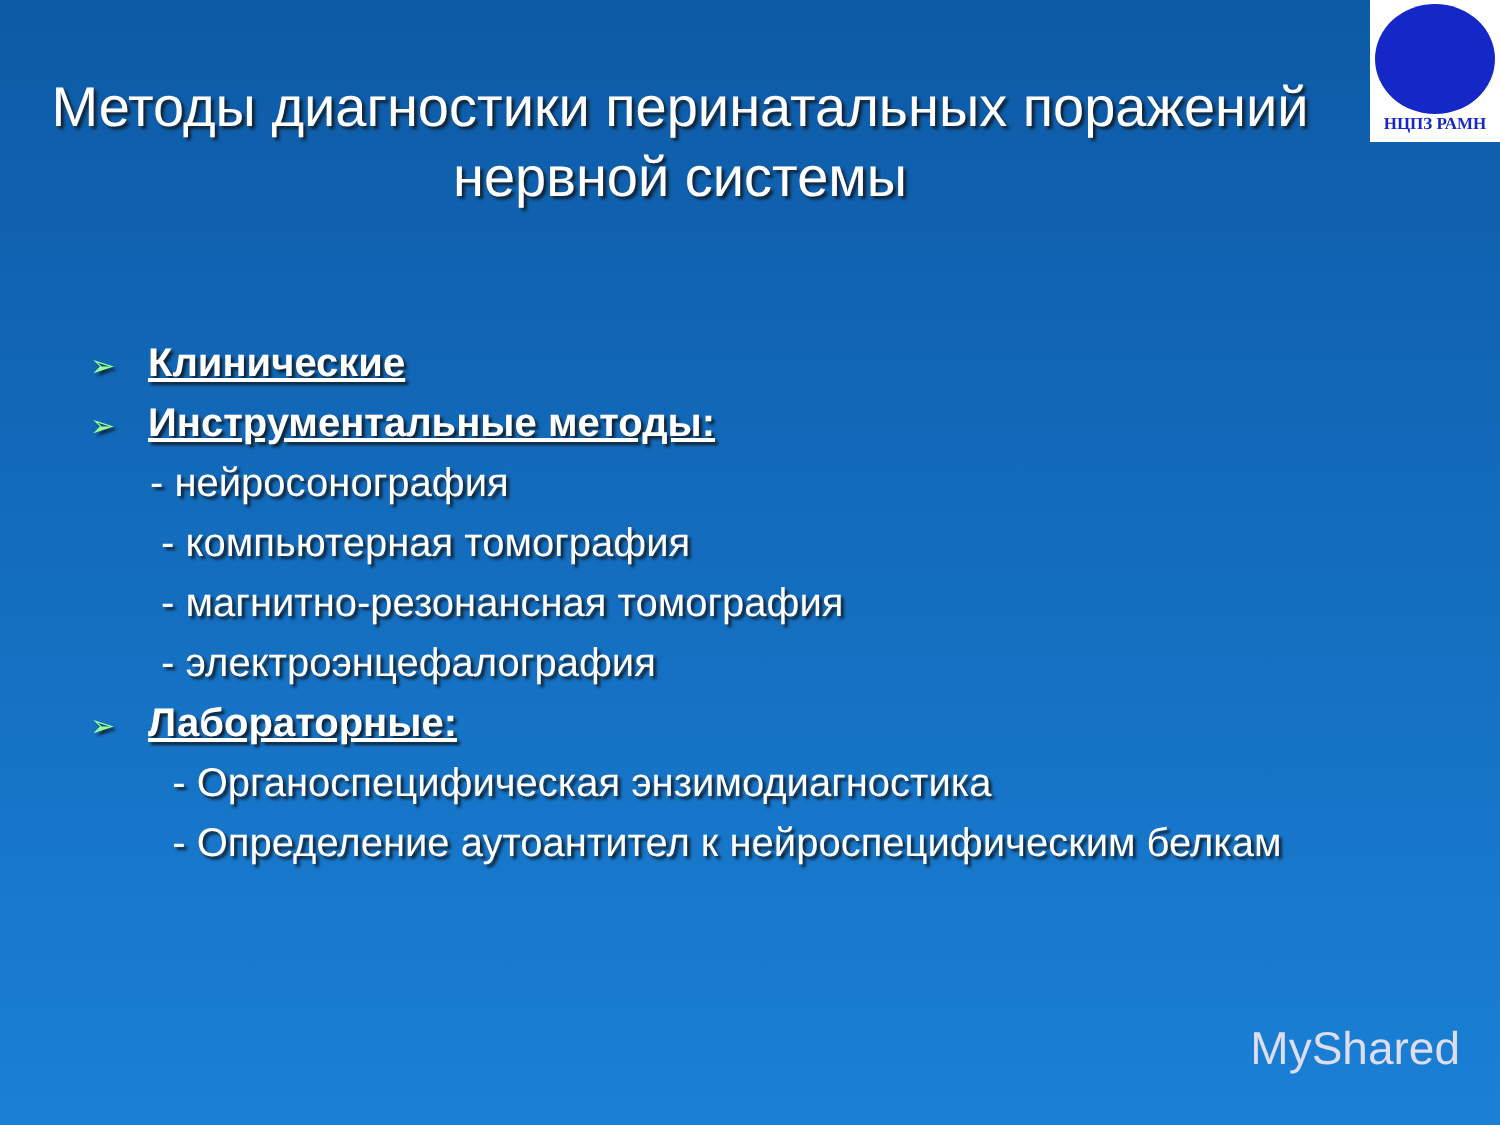НЦПЗ РАМН
Методы диагностики перинатальных поражений нервной системы
➢ Клинические
➢ Инструментальные методы:
- нейросонография
- компьютерная томография
- магнитно-резонансная томография
- электроэнцефалография
➢ Лабораторные:
- Органоспецифическая энзимодиагностика
- Определение аутоантител к нейроспецифическим белкам
MyShared